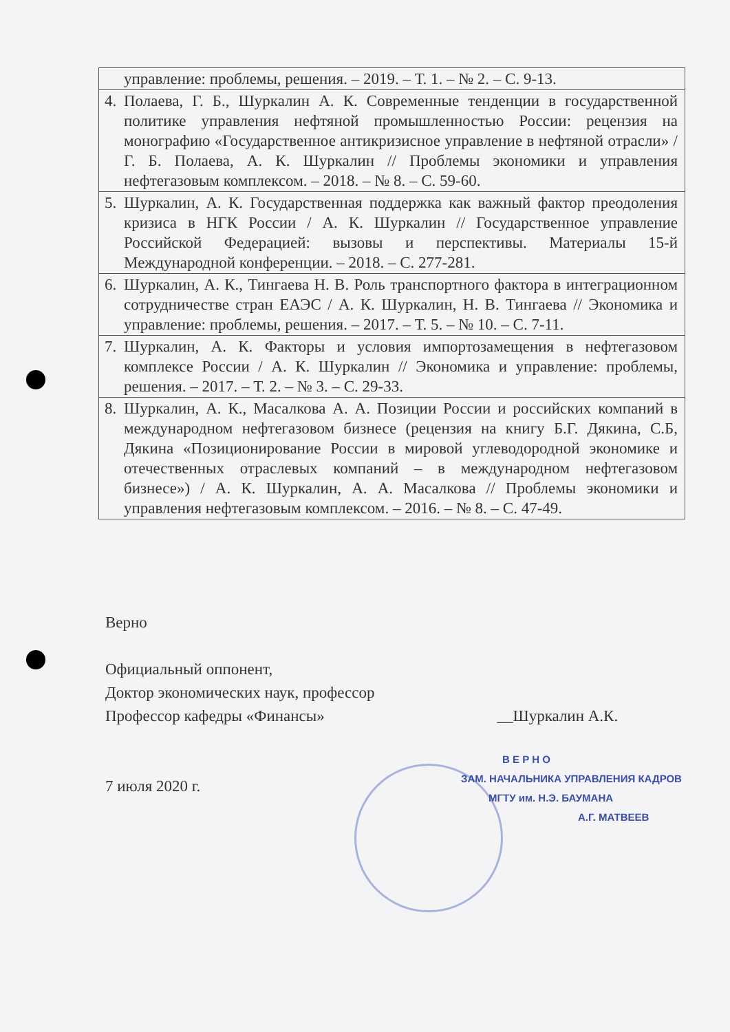| | управление: проблемы, решения. – 2019. – Т. 1. – № 2. – С. 9-13. |
| 4. | Полаева, Г. Б., Шуркалин А. К. Современные тенденции в государственной политике управления нефтяной промышленностью России: рецензия на монографию «Государственное антикризисное управление в нефтяной отрасли» / Г. Б. Полаева, А. К. Шуркалин // Проблемы экономики и управления нефтегазовым комплексом. – 2018. – № 8. – С. 59-60. |
| 5. | Шуркалин, А. К. Государственная поддержка как важный фактор преодоления кризиса в НГК России / А. К. Шуркалин // Государственное управление Российской Федерацией: вызовы и перспективы. Материалы 15-й Международной конференции. – 2018. – С. 277-281. |
| 6. | Шуркалин, А. К., Тингаева Н. В. Роль транспортного фактора в интеграционном сотрудничестве стран ЕАЭС / А. К. Шуркалин, Н. В. Тингаева // Экономика и управление: проблемы, решения. – 2017. – Т. 5. – № 10. – С. 7-11. |
| 7. | Шуркалин, А. К. Факторы и условия импортозамещения в нефтегазовом комплексе России / А. К. Шуркалин // Экономика и управление: проблемы, решения. – 2017. – Т. 2. – № 3. – С. 29-33. |
| 8. | Шуркалин, А. К., Масалкова А. А. Позиции России и российских компаний в международном нефтегазовом бизнесе (рецензия на книгу Б.Г. Дякина, С.Б, Дякина «Позиционирование России в мировой углеводородной экономике и отечественных отраслевых компаний – в международном нефтегазовом бизнесе») / А. К. Шуркалин, А. А. Масалкова // Проблемы экономики и управления нефтегазовым комплексом. – 2016. – № 8. – С. 47-49. |
Верно
Официальный оппонент,
Доктор экономических наук, профессор
Профессор кафедры «Финансы» __Шуркалин А.К.
7 июля 2020 г.
В Е Р Н О
ЗАМ. НАЧАЛЬНИКА УПРАВЛЕНИЯ КАДРОВ
МГТУ им. Н.Э. БАУМАНА
А.Г. МАТВЕЕВ